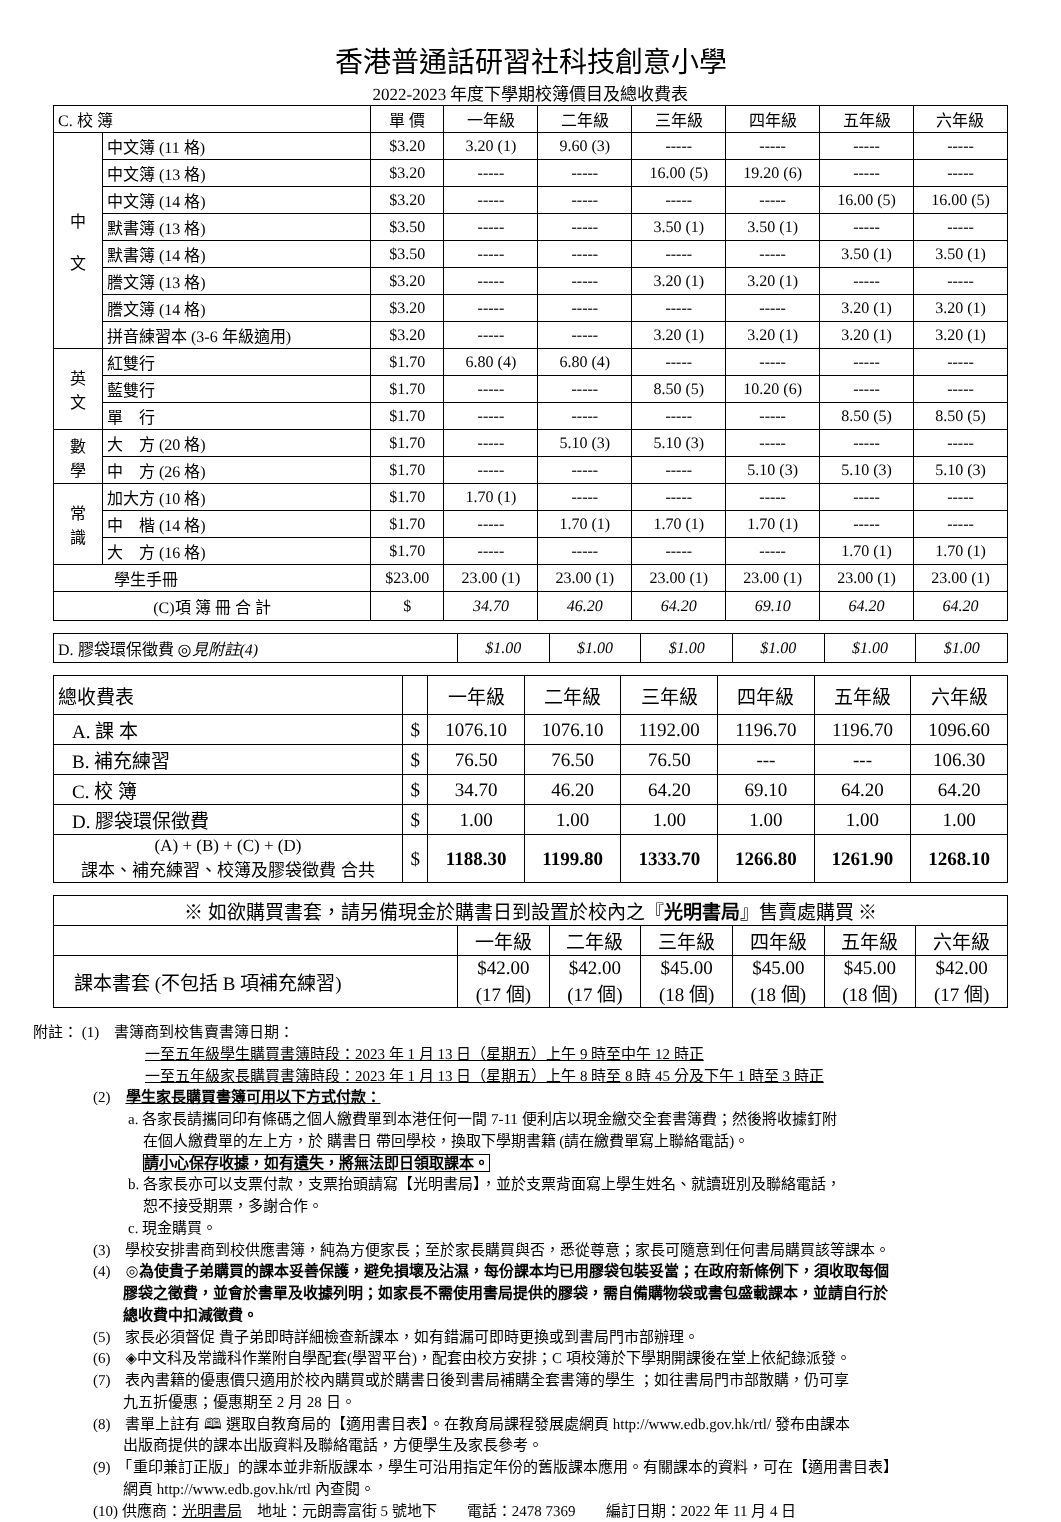香港普通話研習社科技創意小學
2022-2023 年度下學期校簿價目及總收費表
| C. 校 簿 | | 單 價 | 一年級 | 二年級 | 三年級 | 四年級 | 五年級 | 六年級 |
| --- | --- | --- | --- | --- | --- | --- | --- | --- |
| 中 文 | 中文簿 (11 格) | $3.20 | 3.20 (1) | 9.60 (3) | ----- | ----- | ----- | ----- |
| | 中文簿 (13 格) | $3.20 | ----- | ----- | 16.00 (5) | 19.20 (6) | ----- | ----- |
| | 中文簿 (14 格) | $3.20 | ----- | ----- | ----- | ----- | 16.00 (5) | 16.00 (5) |
| | 默書簿 (13 格) | $3.50 | ----- | ----- | 3.50 (1) | 3.50 (1) | ----- | ----- |
| | 默書簿 (14 格) | $3.50 | ----- | ----- | ----- | ----- | 3.50 (1) | 3.50 (1) |
| | 謄文簿 (13 格) | $3.20 | ----- | ----- | 3.20 (1) | 3.20 (1) | ----- | ----- |
| | 謄文簿 (14 格) | $3.20 | ----- | ----- | ----- | ----- | 3.20 (1) | 3.20 (1) |
| | 拼音練習本 (3-6 年級適用) | $3.20 | ----- | ----- | 3.20 (1) | 3.20 (1) | 3.20 (1) | 3.20 (1) |
| 英 文 | 紅雙行 | $1.70 | 6.80 (4) | 6.80 (4) | ----- | ----- | ----- | ----- |
| | 藍雙行 | $1.70 | ----- | ----- | 8.50 (5) | 10.20 (6) | ----- | ----- |
| | 單 行 | $1.70 | ----- | ----- | ----- | ----- | 8.50 (5) | 8.50 (5) |
| 數 學 | 大 方 (20 格) | $1.70 | ----- | 5.10 (3) | 5.10 (3) | ----- | ----- | ----- |
| | 中 方 (26 格) | $1.70 | ----- | ----- | ----- | 5.10 (3) | 5.10 (3) | 5.10 (3) |
| 常 識 | 加大方 (10 格) | $1.70 | 1.70 (1) | ----- | ----- | ----- | ----- | ----- |
| | 中 楷 (14 格) | $1.70 | ----- | 1.70 (1) | 1.70 (1) | 1.70 (1) | ----- | ----- |
| | 大 方 (16 格) | $1.70 | ----- | ----- | ----- | ----- | 1.70 (1) | 1.70 (1) |
| 學生手冊 | | $23.00 | 23.00 (1) | 23.00 (1) | 23.00 (1) | 23.00 (1) | 23.00 (1) | 23.00 (1) |
| (C)項 簿 冊 合 計 | | $ | 34.70 | 46.20 | 64.20 | 69.10 | 64.20 | 64.20 |
| D. 膠袋環保徵費 ◎ 見附註(4) | $1.00 | $1.00 | $1.00 | $1.00 | $1.00 | $1.00 |
| 總收費表 | | 一年級 | 二年級 | 三年級 | 四年級 | 五年級 | 六年級 |
| --- | --- | --- | --- | --- | --- | --- | --- |
| A. 課 本 | $ | 1076.10 | 1076.10 | 1192.00 | 1196.70 | 1196.70 | 1096.60 |
| B. 補充練習 | $ | 76.50 | 76.50 | 76.50 | --- | --- | 106.30 |
| C. 校 簿 | $ | 34.70 | 46.20 | 64.20 | 69.10 | 64.20 | 64.20 |
| D. 膠袋環保徵費 | $ | 1.00 | 1.00 | 1.00 | 1.00 | 1.00 | 1.00 |
| (A) + (B) + (C) + (D) 課本、補充練習、校簿及膠袋徵費 合共 | $ | 1188.30 | 1199.80 | 1333.70 | 1266.80 | 1261.90 | 1268.10 |
| ※ 如欲購買書套，請另備現金於購書日到設置於校內之『 光明書局 』售賣處購買 ※ | | | | | | |
| | 一年級 | 二年級 | 三年級 | 四年級 | 五年級 | 六年級 |
| 課本書套 (不包括 B 項補充練習) | $42.00 (17 個) | $42.00 (17 個) | $45.00 (18 個) | $45.00 (18 個) | $45.00 (18 個) | $42.00 (17 個) |
附註： (1)　書簿商到校售賣書簿日期：
一至五年級學生購買書簿時段：2023 年 1 月 13 日（星期五）上午 9 時至中午 12 時正
一至五年級家長購買書簿時段：2023 年 1 月 13 日（星期五）上午 8 時至 8 時 45 分及下午 1 時至 3 時正
(2)　學生家長購買書簿可用以下方式付款：
a. 各家長請攜同印有條碼之個人繳費單到本港任何一間 7-11 便利店以現金繳交全套書簿費；然後將收據釘附
在個人繳費單的左上方，於 購書日 帶回學校，換取下學期書籍 (請在繳費單寫上聯絡電話)。
請小心保存收據，如有遺失，將無法即日領取課本。
b. 各家長亦可以支票付款，支票抬頭請寫【光明書局】，並於支票背面寫上學生姓名、就讀班別及聯絡電話，
恕不接受期票，多謝合作。
c. 現金購買。
(3)　學校安排書商到校供應書簿，純為方便家長；至於家長購買與否，悉從尊意；家長可隨意到任何書局購買該等課本。
(4)　◎為使貴子弟購買的課本妥善保護，避免損壞及沾濕，每份課本均已用膠袋包裝妥當；在政府新條例下，須收取每個
膠袋之徵費，並會於書單及收據列明；如家長不需使用書局提供的膠袋，需自備購物袋或書包盛載課本，並請自行於
總收費中扣減徵費。
(5)　家長必須督促 貴子弟即時詳細檢查新課本，如有錯漏可即時更換或到書局門市部辦理。
(6)　◈中文科及常識科作業附自學配套(學習平台)，配套由校方安排；C 項校簿於下學期開課後在堂上依紀錄派發。
(7)　表內書籍的優惠價只適用於校內購買或於購書日後到書局補購全套書簿的學生 ；如往書局門市部散購，仍可享
九五折優惠；優惠期至 2 月 28 日。
(8)　書單上註有 🕮 選取自教育局的【適用書目表】。在教育局課程發展處網頁 http://www.edb.gov.hk/rtl/ 發布由課本
出版商提供的課本出版資料及聯絡電話，方便學生及家長參考。
(9)　「重印兼訂正版」的課本並非新版課本，學生可沿用指定年份的舊版課本應用。有關課本的資料，可在【適用書目表】
網頁 http://www.edb.gov.hk/rtl 內查閱。
(10) 供應商：光明書局　地址：元朗壽富街 5 號地下　　電話：2478 7369　　編訂日期：2022 年 11 月 4 日